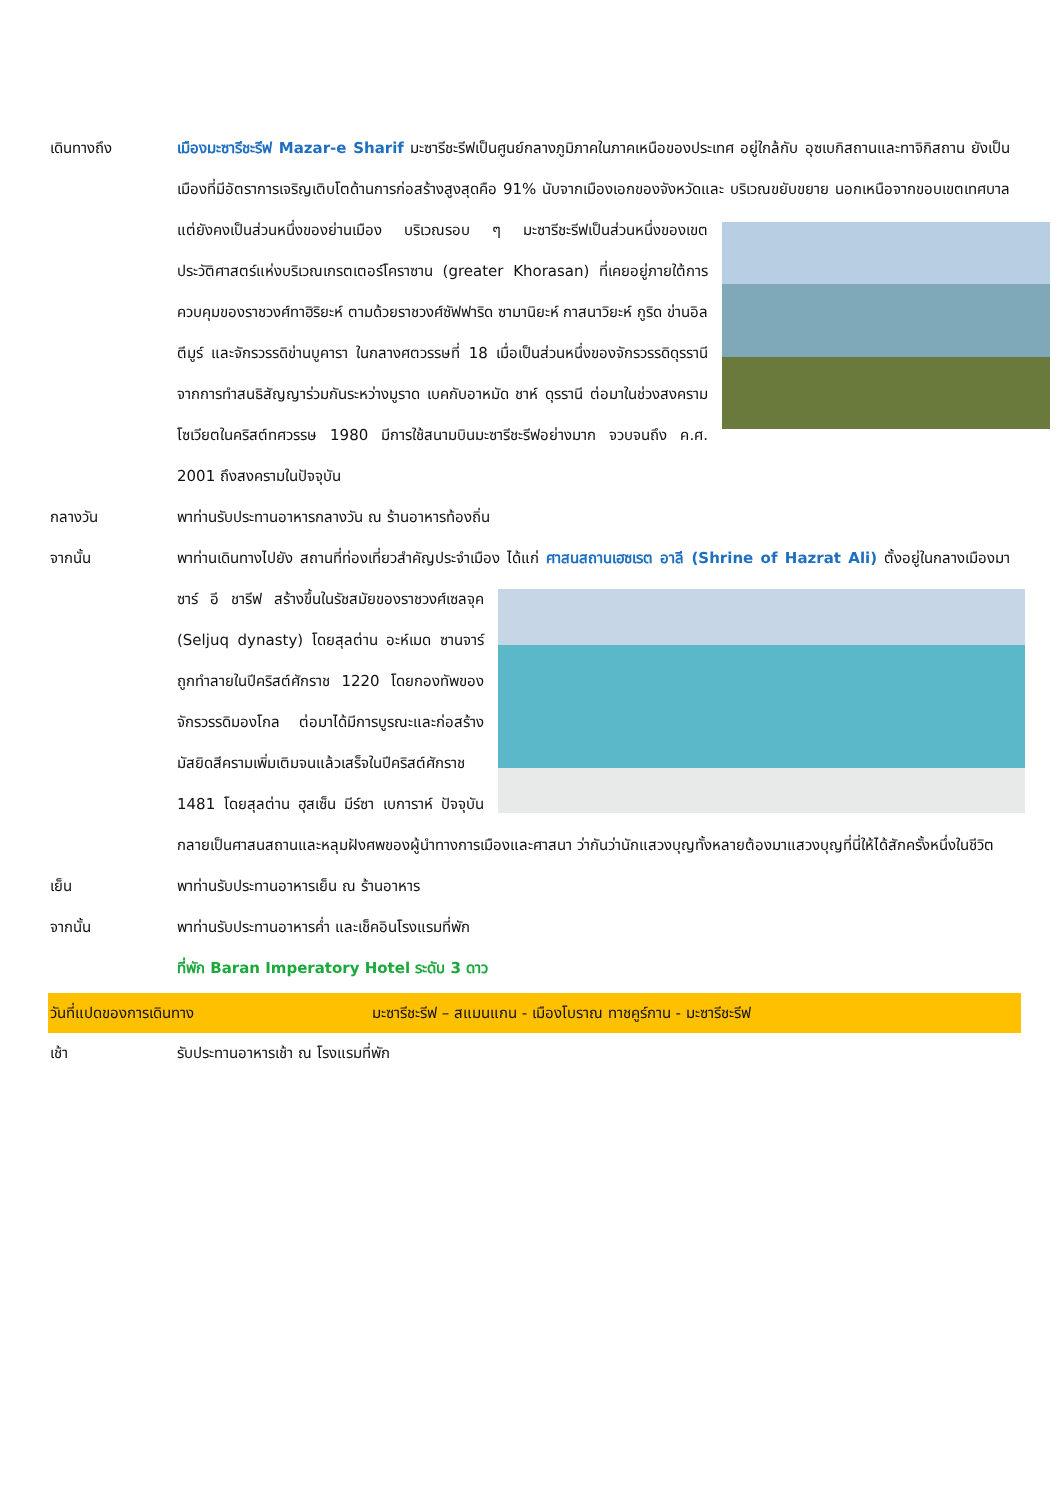เดินทางถึง เมืองมะซารีชะรีฟ Mazar-e Sharif มะซารีชะรีฟเป็นศูนย์กลางภูมิภาคในภาคเหนือของประเทศ อยู่ใกล้กับ อุซเบกิสถานและทาจิกิสถาน ยังเป็นเมืองที่มีอัตราการเจริญเติบโตด้านการก่อสร้างสูงสุดคือ 91% นับจากเมืองเอกของจังหวัดและ บริเวณขยับขยาย นอกเหนือจากขอบเขตเทศบาล แต่ยังคงเป็นส่วนหนึ่งของย่านเมือง บริเวณรอบ ๆ มะซารีชะรีฟเป็นส่วนหนึ่งของเขตประวัติศาสตร์แห่งบริเวณเกรตเตอร์โคราซาน (greater Khorasan) ที่เคยอยู่ภายใต้การควบคุมของราชวงศ์ทาฮิริยะห์ ตามด้วยราชวงศ์ซัฟฟาริด ซามานิยะห์ กาสนาวิยะห์ กูริด ข่านอิล ตีมูร์ และจักรวรรดิข่านบูคารา ในกลางศตวรรษที่ 18 เมื่อเป็นส่วนหนึ่งของจักรวรรดิดุรรานีจากการทำสนธิสัญญาร่วมกันระหว่างมูราด เบคกับอาหมัด ชาห์ ดุรรานี ต่อมาในช่วงสงครามโซเวียตในคริสต์ทศวรรษ 1980 มีการใช้สนามบินมะซารีชะรีฟอย่างมาก จวบจนถึง ค.ศ. 2001 ถึงสงครามในปัจจุบัน
กลางวัน พาท่านรับประทานอาหารกลางวัน ณ ร้านอาหารท้องถิ่น
จากนั้น พาท่านเดินทางไปยัง สถานที่ท่องเที่ยวสำคัญประจำเมือง ได้แก่ ศาสนสถานเฮซเรต อาลี (Shrine of Hazrat Ali) ตั้งอยู่ในกลางเมืองมาซาร์ อี ชารีฟ สร้างขึ้นในรัชสมัยของราชวงศ์เซลจุค (Seljuq dynasty) โดยสุลต่าน อะห์เมด ซานจาร์ ถูกทำลายในปีคริสต์ศักราช 1220 โดยกองทัพของจักรวรรดิมองโกล ต่อมาได้มีการบูรณะและก่อสร้างมัสยิดสีครามเพิ่มเติมจนแล้วเสร็จในปีคริสต์ศักราช 1481 โดยสุลต่าน ฮุสเซ็น มีร์ซา เบการาห์ ปัจจุบันกลายเป็นศาสนสถานและหลุมฝังศพของผู้นำทางการเมืองและศาสนา ว่ากันว่านักแสวงบุญทั้งหลายต้องมาแสวงบุญที่นี่ให้ได้สักครั้งหนึ่งในชีวิต
เย็น พาท่านรับประทานอาหารเย็น ณ ร้านอาหาร
จากนั้น พาท่านรับประทานอาหารค่ำ และเช็คอินโรงแรมที่พัก
ที่พัก Baran Imperatory Hotel ระดับ 3 ดาว
วันที่แปดของการเดินทาง มะซารีชะรีฟ – สแมนแกน - เมืองโบราณ ทาชคูร์กาน - มะซารีชะรีฟ
เช้า รับประทานอาหารเช้า ณ โรงแรมที่พัก